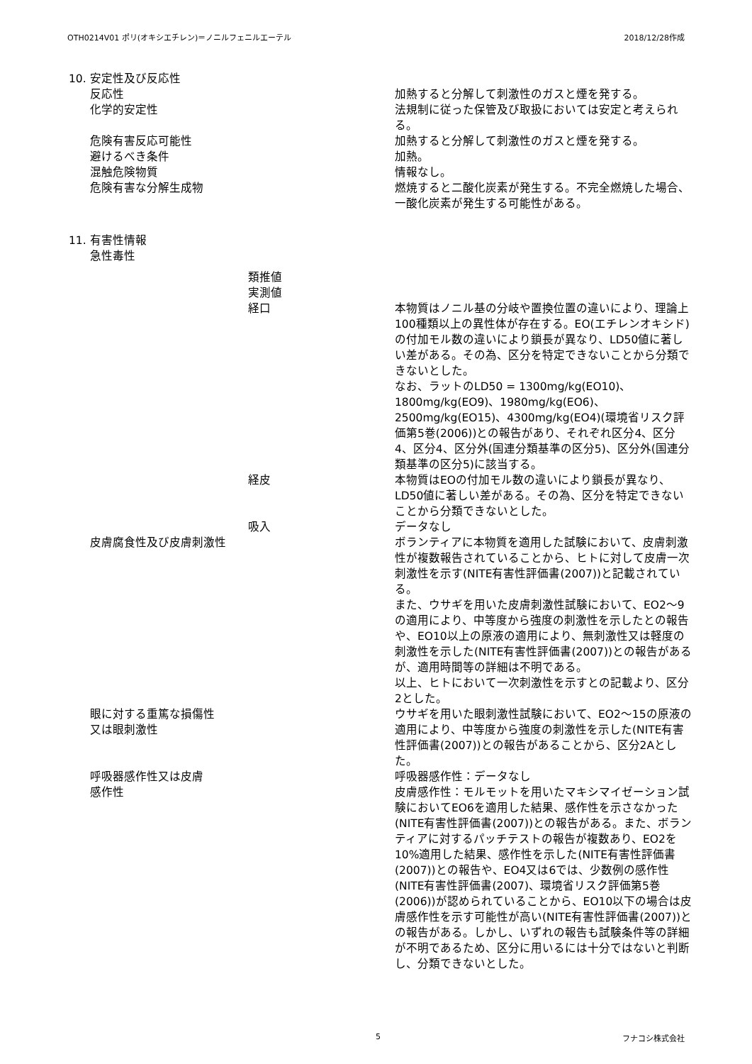OTH0214V01 ポリ(オキシエチレン)＝ノニルフェニルエーテル 2018/12/28作成
| 10. 安定性及び反応性 | |
| 反応性 | 加熱すると分解して刺激性のガスと煙を発する。 |
| 化学的安定性 | 法規制に従った保管及び取扱においては安定と考えられる。 |
| 危険有害反応可能性 | 加熱すると分解して刺激性のガスと煙を発する。 |
| 避けるべき条件 | 加熱。 |
| 混触危険物質 | 情報なし。 |
| 危険有害な分解生成物 | 燃焼すると二酸化炭素が発生する。不完全燃焼した場合、一酸化炭素が発生する可能性がある。 |
| 11. 有害性情報 | |
| 急性毒性 | |
| 類推値 | |
| 実測値 | |
| 経口 | 本物質はノニル基の分岐や置換位置の違いにより、理論上100種類以上の異性体が存在する。EO(エチレンオキシド)の付加モル数の違いにより鎖長が異なり、LD50値に著しい差がある。その為、区分を特定できないことから分類できないとした。 なお、ラットのLD50 = 1300mg/kg(EO10)、1800mg/kg(EO9)、1980mg/kg(EO6)、2500mg/kg(EO15)、4300mg/kg(EO4)(環境省リスク評価第5巻(2006))との報告があり、それぞれ区分4、区分4、区分4、区分外(国連分類基準の区分5)、区分外(国連分類基準の区分5)に該当する。 |
| 経皮 | 本物質はEOの付加モル数の違いにより鎖長が異なり、LD50値に著しい差がある。その為、区分を特定できないことから分類できないとした。 |
| 吸入 | データなし |
| 皮膚腐食性及び皮膚刺激性 | ボランティアに本物質を適用した試験において、皮膚刺激性が複数報告されていることから、ヒトに対して皮膚一次刺激性を示す(NITE有害性評価書(2007))と記載されている。 また、ウサギを用いた皮膚刺激性試験において、EO2～9の適用により、中等度から強度の刺激性を示したとの報告や、EO10以上の原液の適用により、無刺激性又は軽度の刺激性を示した(NITE有害性評価書(2007))との報告があるが、適用時間等の詳細は不明である。 以上、ヒトにおいて一次刺激性を示すとの記載より、区分2とした。 |
| 眼に対する重篤な損傷性 又は眼刺激性 | ウサギを用いた眼刺激性試験において、EO2～15の原液の適用により、中等度から強度の刺激性を示した(NITE有害性評価書(2007))との報告があることから、区分2Aとした。 |
| 呼吸器感作性又は皮膚 感作性 | 呼吸器感作性：データなし 皮膚感作性：モルモットを用いたマキシマイゼーション試験においてEO6を適用した結果、感作性を示さなかった(NITE有害性評価書(2007))との報告がある。また、ボランティアに対するパッチテストの報告が複数あり、EO2を10%適用した結果、感作性を示した(NITE有害性評価書(2007))との報告や、EO4又は6では、少数例の感作性(NITE有害性評価書(2007)、環境省リスク評価第5巻(2006))が認められていることから、EO10以下の場合は皮膚感作性を示す可能性が高い(NITE有害性評価書(2007))との報告がある。しかし、いずれの報告も試験条件等の詳細が不明であるため、区分に用いるには十分ではないと判断し、分類できないとした。 |
5 フナコシ株式会社